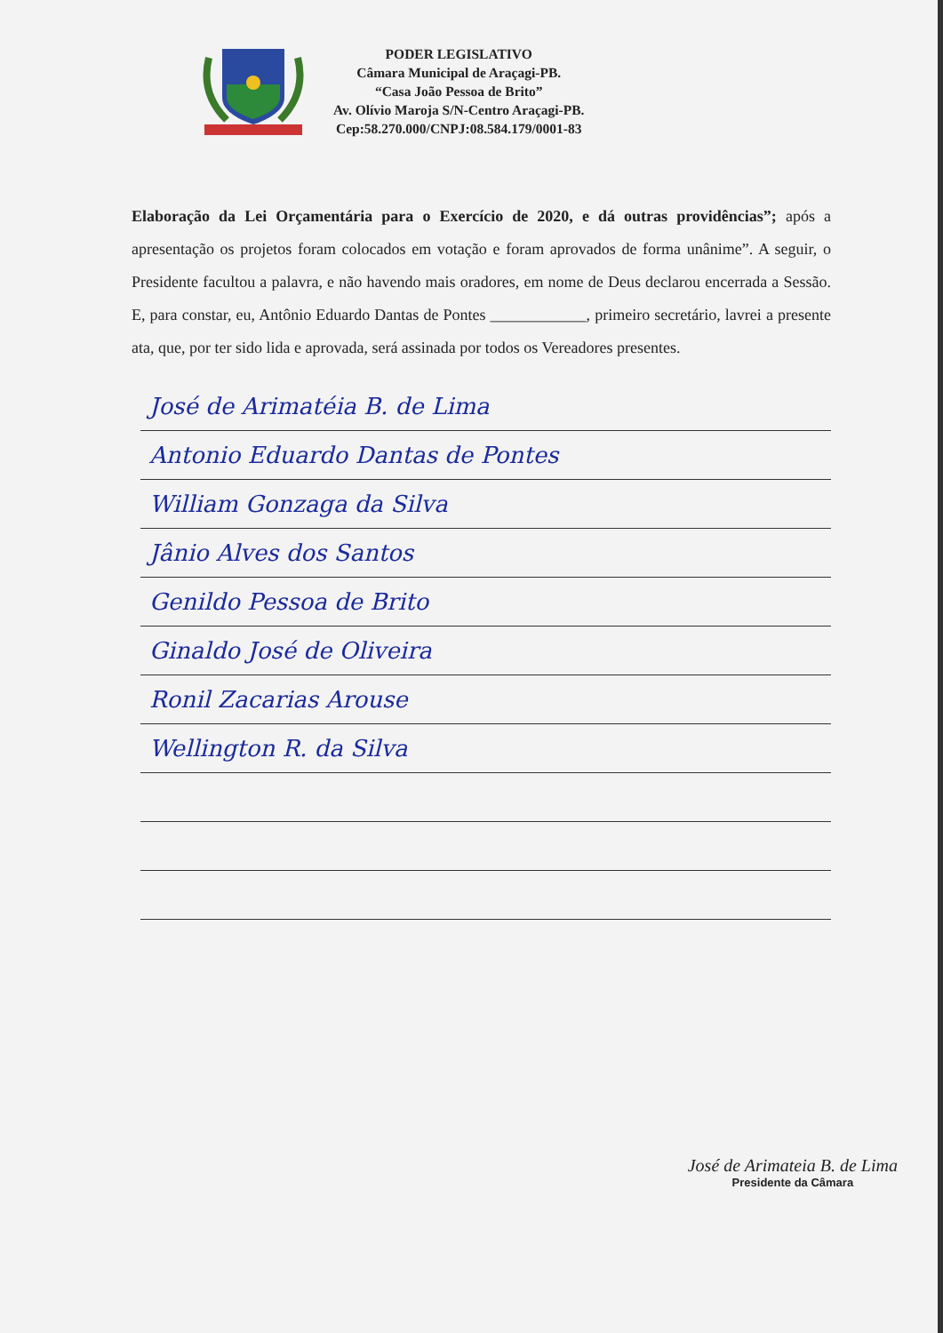PODER LEGISLATIVO
Câmara Municipal de Araçagi-PB.
“Casa João Pessoa de Brito”
Av. Olívio Maroja S/N-Centro Araçagi-PB.
Cep:58.270.000/CNPJ:08.584.179/0001-83
Elaboração da Lei Orçamentária para o Exercício de 2020, e dá outras providências”; após a apresentação os projetos foram colocados em votação e foram aprovados de forma unânime”. A seguir, o Presidente facultou a palavra, e não havendo mais oradores, em nome de Deus declarou encerrada a Sessão. E, para constar, eu, Antônio Eduardo Dantas de Pontes ____________, primeiro secretário, lavrei a presente ata, que, por ter sido lida e aprovada, será assinada por todos os Vereadores presentes.
José de Arimatéia B. de Lima
Antonio Eduardo Dantas de Pontes
William Gonzaga da Silva
Jânio Alves dos Santos
Genildo Pessoa de Brito
Ginaldo José de Oliveira
Ronil Zacarias Arouse
Wellington R. da Silva
José de Arimateia B. de Lima
Presidente da Câmara